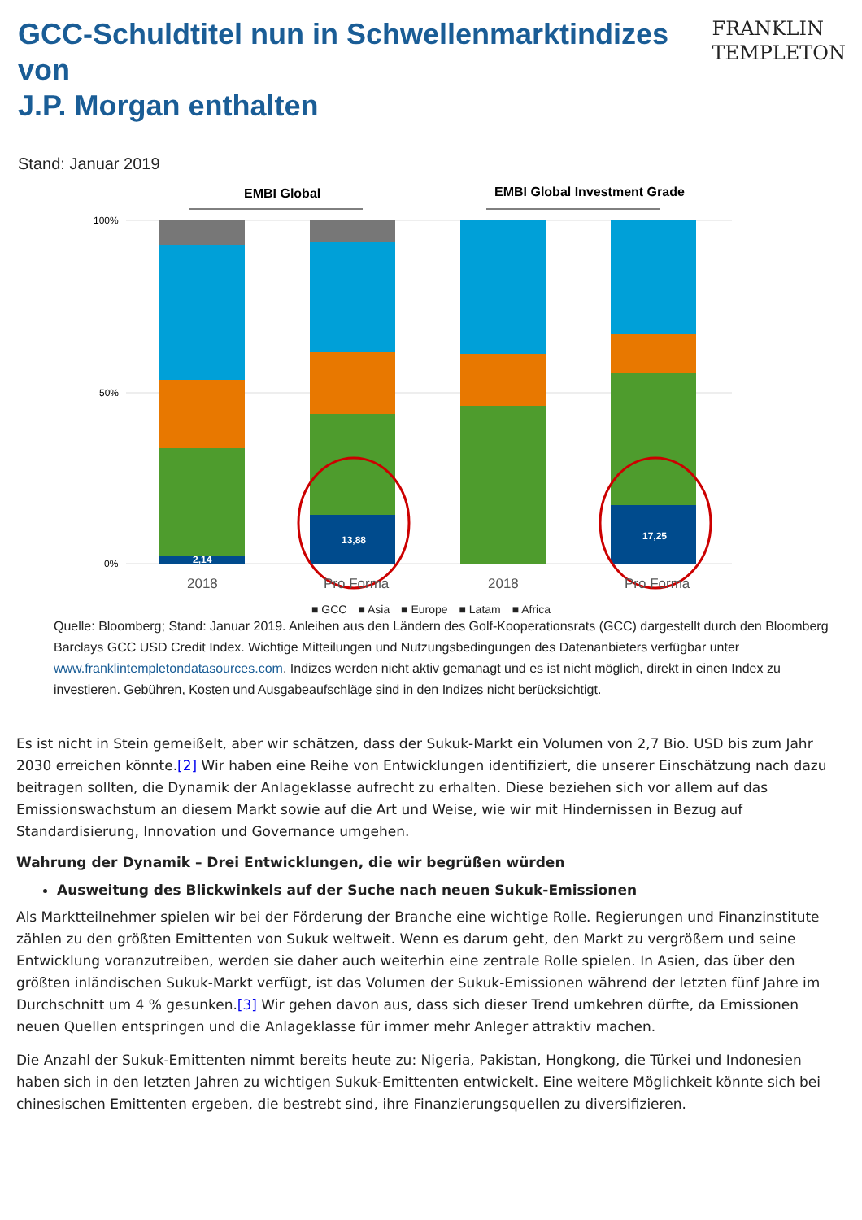GCC-Schuldtitel nun in Schwellenmarktindizes von
J.P. Morgan enthalten
FRANKLIN
TEMPLETON
Stand: Januar 2019
EMBI Global
EMBI Global Investment Grade
100%
50%
0%
2,14
13,88
17,25
2018
Pro Forma
2018
Pro Forma
■ GCC ■ Asia ■ Europe ■ Latam ■ Africa
Quelle: Bloomberg; Stand: Januar 2019. Anleihen aus den Ländern des Golf-Kooperationsrats (GCC) dargestellt durch den Bloomberg Barclays GCC USD Credit Index. Wichtige Mitteilungen und Nutzungsbedingungen des Datenanbieters verfügbar unter www.franklintempletondatasources.com. Indizes werden nicht aktiv gemanagt und es ist nicht möglich, direkt in einen Index zu investieren. Gebühren, Kosten und Ausgabeaufschläge sind in den Indizes nicht berücksichtigt.
Es ist nicht in Stein gemeißelt, aber wir schätzen, dass der Sukuk-Markt ein Volumen von 2,7 Bio. USD bis zum Jahr 2030 erreichen könnte.[2] Wir haben eine Reihe von Entwicklungen identifiziert, die unserer Einschätzung nach dazu beitragen sollten, die Dynamik der Anlageklasse aufrecht zu erhalten. Diese beziehen sich vor allem auf das Emissionswachstum an diesem Markt sowie auf die Art und Weise, wie wir mit Hindernissen in Bezug auf Standardisierung, Innovation und Governance umgehen.
Wahrung der Dynamik – Drei Entwicklungen, die wir begrüßen würden
Ausweitung des Blickwinkels auf der Suche nach neuen Sukuk-Emissionen
Als Marktteilnehmer spielen wir bei der Förderung der Branche eine wichtige Rolle. Regierungen und Finanzinstitute zählen zu den größten Emittenten von Sukuk weltweit. Wenn es darum geht, den Markt zu vergrößern und seine Entwicklung voranzutreiben, werden sie daher auch weiterhin eine zentrale Rolle spielen. In Asien, das über den größten inländischen Sukuk-Markt verfügt, ist das Volumen der Sukuk-Emissionen während der letzten fünf Jahre im Durchschnitt um 4 % gesunken.[3] Wir gehen davon aus, dass sich dieser Trend umkehren dürfte, da Emissionen neuen Quellen entspringen und die Anlageklasse für immer mehr Anleger attraktiv machen.
Die Anzahl der Sukuk-Emittenten nimmt bereits heute zu: Nigeria, Pakistan, Hongkong, die Türkei und Indonesien haben sich in den letzten Jahren zu wichtigen Sukuk-Emittenten entwickelt. Eine weitere Möglichkeit könnte sich bei chinesischen Emittenten ergeben, die bestrebt sind, ihre Finanzierungsquellen zu diversifizieren.